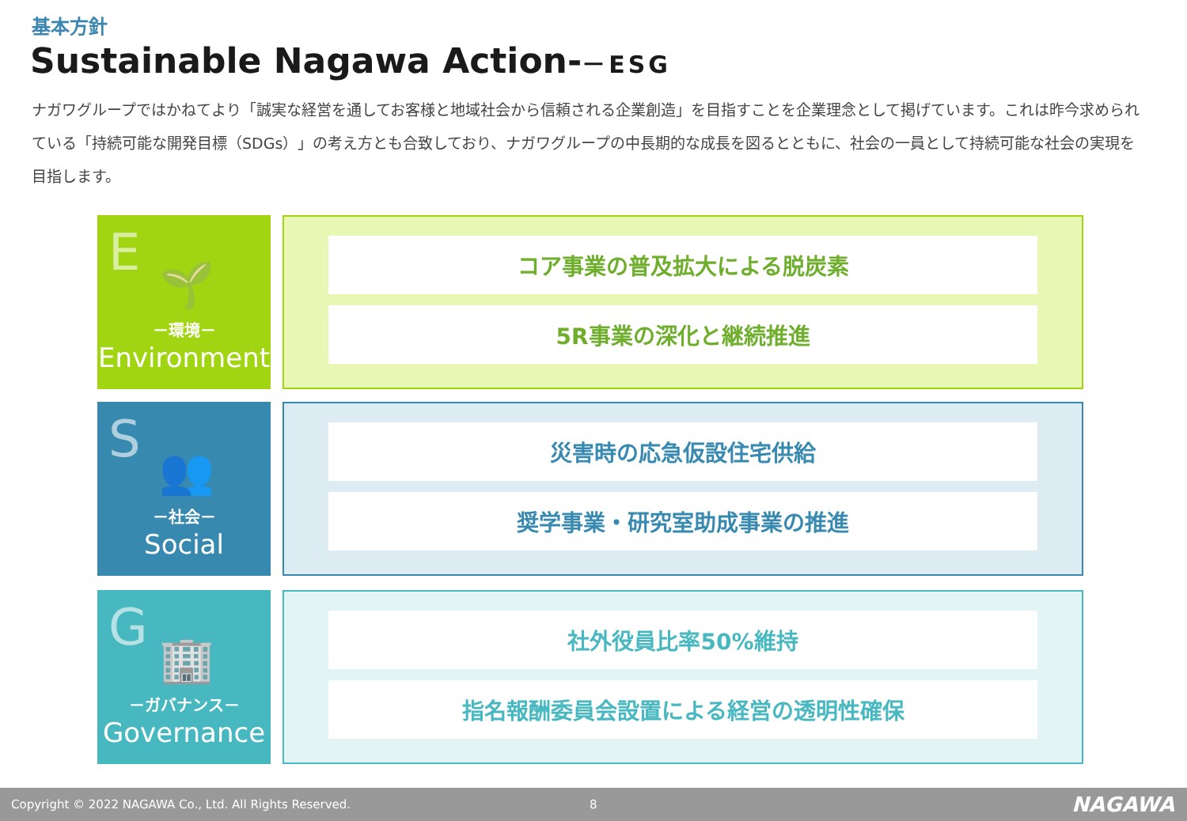基本方針
Sustainable Nagawa Action-－ESG
ナガワグループではかねてより「誠実な経営を通してお客様と地域社会から信頼される企業創造」を目指すことを企業理念として掲げています。これは昨今求められている「持続可能な開発目標（SDGs）」の考え方とも合致しており、ナガワグループの中長期的な成長を図るとともに、社会の一員として持続可能な社会の実現を目指します。
E
🌱
－環境－
Environment
コア事業の普及拡大による脱炭素
5R事業の深化と継続推進
S
👥
－社会－
Social
災害時の応急仮設住宅供給
奨学事業・研究室助成事業の推進
G
🏢
－ガバナンス－
Governance
社外役員比率50%維持
指名報酬委員会設置による経営の透明性確保
Copyright © 2022 NAGAWA Co., Ltd. All Rights Reserved. 8 NAGAWA